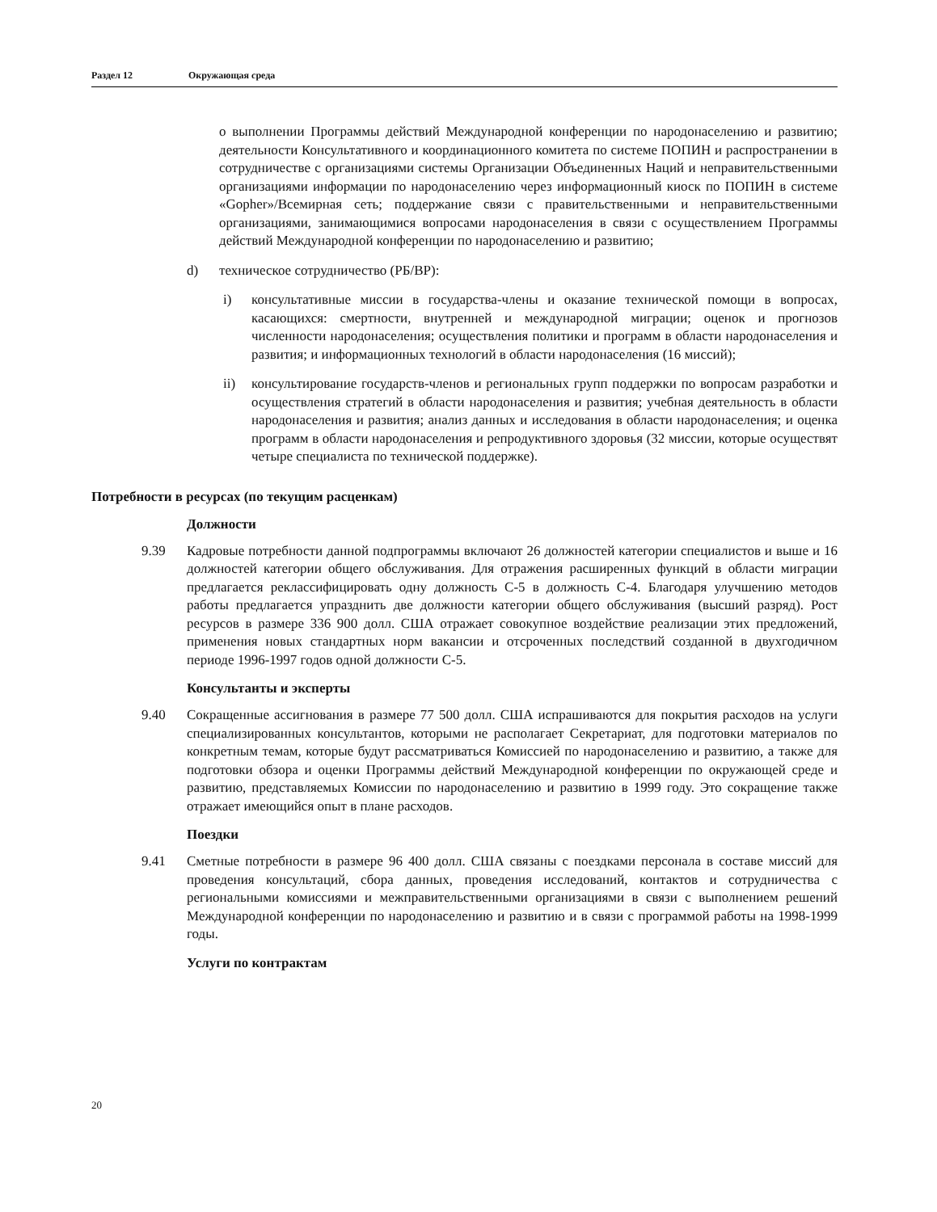Раздел 12 Окружающая среда
о выполнении Программы действий Международной конференции по народонаселению и развитию; деятельности Консультативного и координационного комитета по системе ПОПИН и распространении в сотрудничестве с организациями системы Организации Объединенных Наций и неправительственными организациями информации по народонаселению через информационный киоск по ПОПИН в системе «Gopher»/Всемирная сеть; поддержание связи с правительственными и неправительственными организациями, занимающимися вопросами народонаселения в связи с осуществлением Программы действий Международной конференции по народонаселению и развитию;
d) техническое сотрудничество (РБ/ВР):
i) консультативные миссии в государства-члены и оказание технической помощи в вопросах, касающихся: смертности, внутренней и международной миграции; оценок и прогнозов численности народонаселения; осуществления политики и программ в области народонаселения и развития; и информационных технологий в области народонаселения (16 миссий);
ii) консультирование государств-членов и региональных групп поддержки по вопросам разработки и осуществления стратегий в области народонаселения и развития; учебная деятельность в области народонаселения и развития; анализ данных и исследования в области народонаселения; и оценка программ в области народонаселения и репродуктивного здоровья (32 миссии, которые осуществят четыре специалиста по технической поддержке).
Потребности в ресурсах (по текущим расценкам)
Должности
9.39 Кадровые потребности данной подпрограммы включают 26 должностей категории специалистов и выше и 16 должностей категории общего обслуживания. Для отражения расширенных функций в области миграции предлагается реклассифицировать одну должность С-5 в должность С-4. Благодаря улучшению методов работы предлагается упразднить две должности категории общего обслуживания (высший разряд). Рост ресурсов в размере 336 900 долл. США отражает совокупное воздействие реализации этих предложений, применения новых стандартных норм вакансии и отсроченных последствий созданной в двухгодичном периоде 1996-1997 годов одной должности С-5.
Консультанты и эксперты
9.40 Сокращенные ассигнования в размере 77 500 долл. США испрашиваются для покрытия расходов на услуги специализированных консультантов, которыми не располагает Секретариат, для подготовки материалов по конкретным темам, которые будут рассматриваться Комиссией по народонаселению и развитию, а также для подготовки обзора и оценки Программы действий Международной конференции по окружающей среде и развитию, представляемых Комиссии по народонаселению и развитию в 1999 году. Это сокращение также отражает имеющийся опыт в плане расходов.
Поездки
9.41 Сметные потребности в размере 96 400 долл. США связаны с поездками персонала в составе миссий для проведения консультаций, сбора данных, проведения исследований, контактов и сотрудничества с региональными комиссиями и межправительственными организациями в связи с выполнением решений Международной конференции по народонаселению и развитию и в связи с программой работы на 1998-1999 годы.
Услуги по контрактам
20